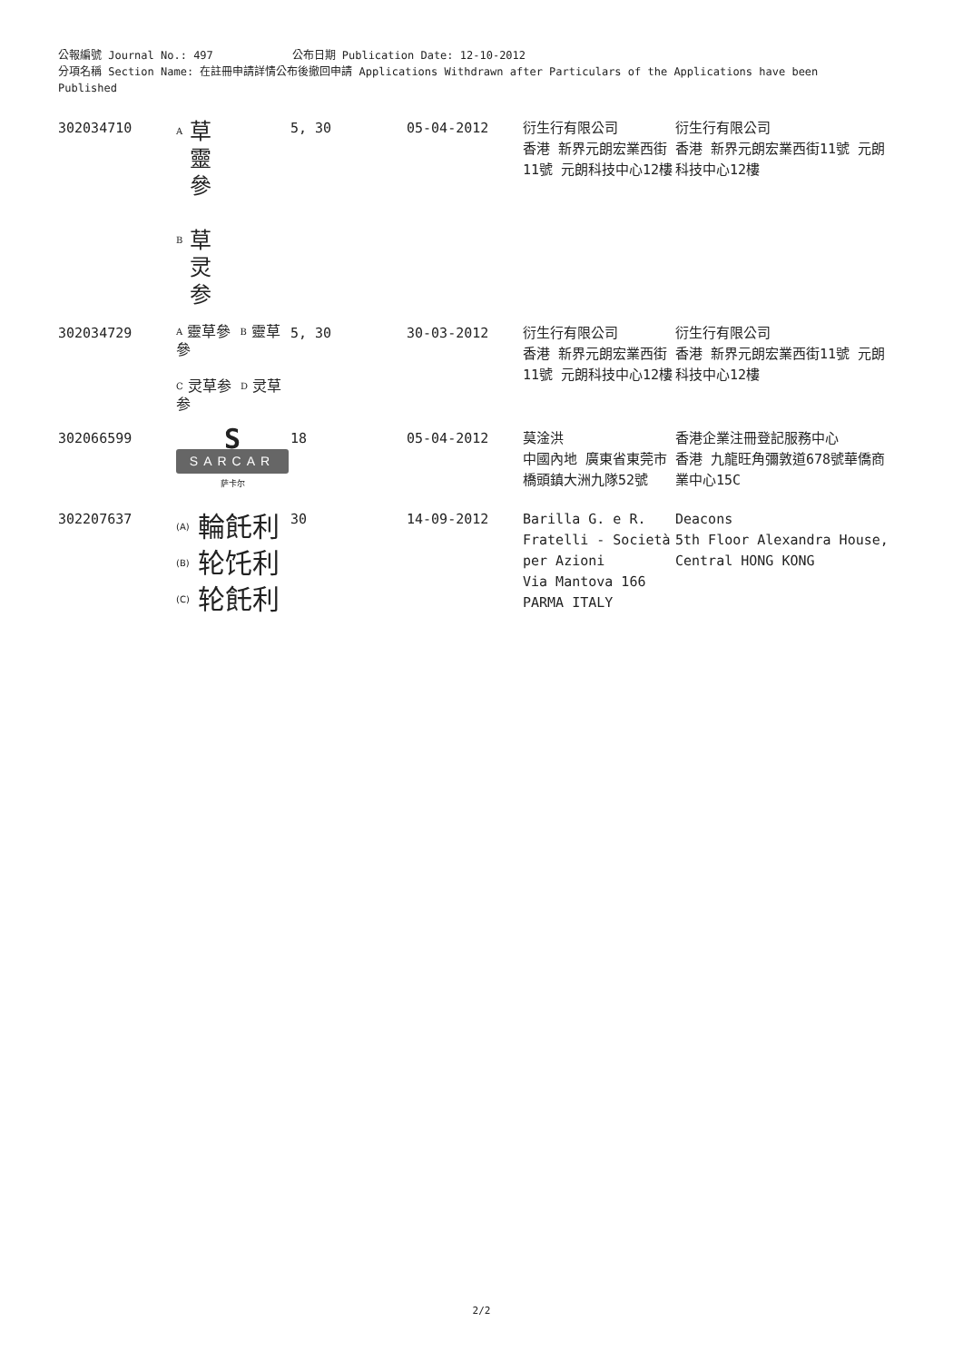公報編號 Journal No.: 497 公布日期 Publication Date: 12-10-2012
分項名稱 Section Name: 在註冊申請詳情公布後撤回申請 Applications Withdrawn after Particulars of the Applications have been Published
| 302034710 | A 草 靈 參 B 草 灵 参 | 5, 30 | 05-04-2012 | 衍生行有限公司 香港 新界元朗宏業西街11號 元朗科技中心12樓 | 衍生行有限公司 香港 新界元朗宏業西街11號 元朗科技中心12樓 |
| 302034729 | A 靈草參 B 靈草參 C 灵草参 D 灵草参 | 5, 30 | 30-03-2012 | 衍生行有限公司 香港 新界元朗宏業西街11號 元朗科技中心12樓 | 衍生行有限公司 香港 新界元朗宏業西街11號 元朗科技中心12樓 |
| 302066599 | S SARCAR 萨卡尔 | 18 | 05-04-2012 | 莫淦洪 中國內地 廣東省東莞市 橋頭鎮大洲九隊52號 | 香港企業注冊登記服務中心 香港 九龍旺角彌敦道678號華僑商業中心15C |
| 302207637 | (A) 輪飥利 (B) 轮饦利 (C) 轮飥利 | 30 | 14-09-2012 | Barilla G. e R. Fratelli - Società per Azioni Via Mantova 166 PARMA ITALY | Deacons 5th Floor Alexandra House, Central HONG KONG |
2/2